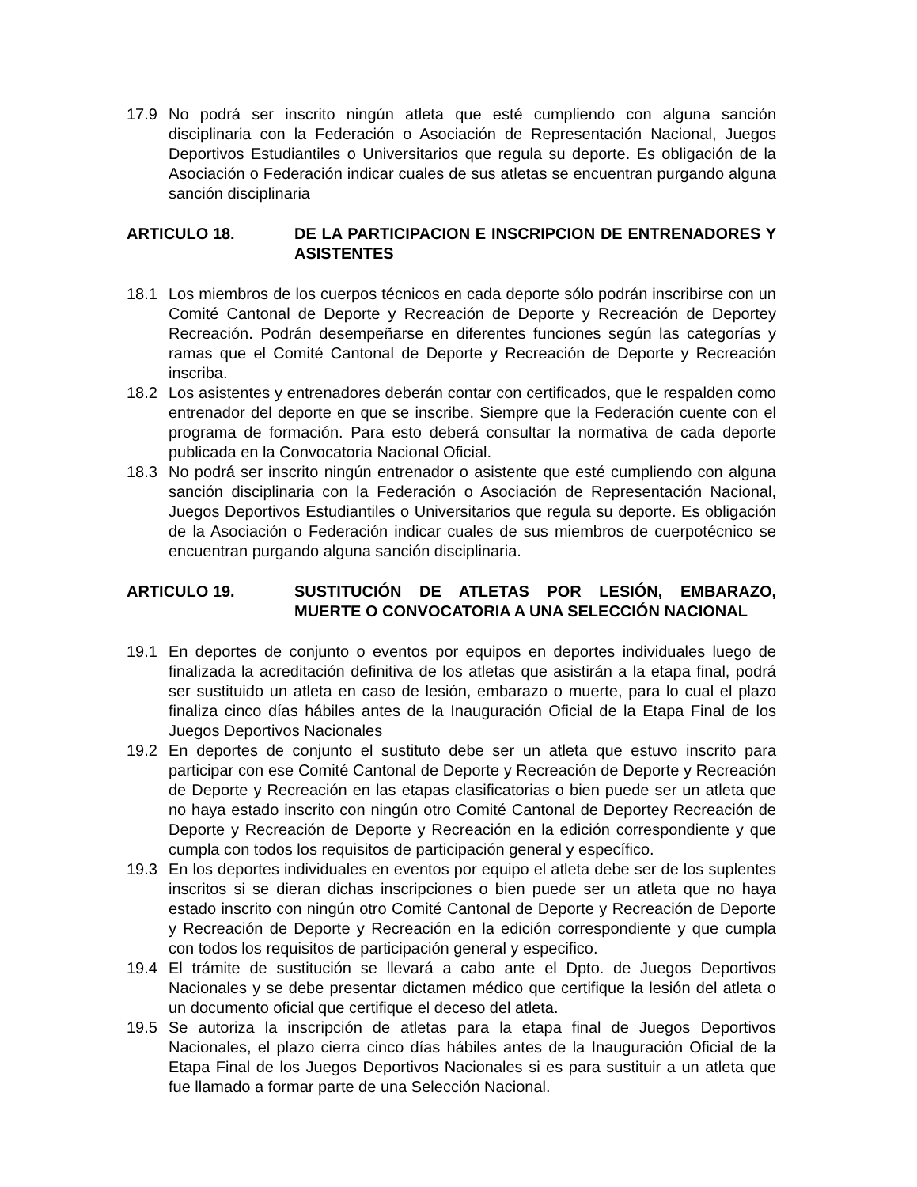17.9 No podrá ser inscrito ningún atleta que esté cumpliendo con alguna sanción disciplinaria con la Federación o Asociación de Representación Nacional, Juegos Deportivos Estudiantiles o Universitarios que regula su deporte. Es obligación de la Asociación o Federación indicar cuales de sus atletas se encuentran purgando alguna sanción disciplinaria
ARTICULO 18. DE LA PARTICIPACION E INSCRIPCION DE ENTRENADORES Y ASISTENTES
18.1 Los miembros de los cuerpos técnicos en cada deporte sólo podrán inscribirse con un Comité Cantonal de Deporte y Recreación de Deporte y Recreación de Deportey Recreación. Podrán desempeñarse en diferentes funciones según las categorías y ramas que el Comité Cantonal de Deporte y Recreación de Deporte y Recreación inscriba.
18.2 Los asistentes y entrenadores deberán contar con certificados, que le respalden como entrenador del deporte en que se inscribe. Siempre que la Federación cuente con el programa de formación. Para esto deberá consultar la normativa de cada deporte publicada en la Convocatoria Nacional Oficial.
18.3 No podrá ser inscrito ningún entrenador o asistente que esté cumpliendo con alguna sanción disciplinaria con la Federación o Asociación de Representación Nacional, Juegos Deportivos Estudiantiles o Universitarios que regula su deporte. Es obligación de la Asociación o Federación indicar cuales de sus miembros de cuerpotécnico se encuentran purgando alguna sanción disciplinaria.
ARTICULO 19. SUSTITUCIÓN DE ATLETAS POR LESIÓN, EMBARAZO, MUERTE O CONVOCATORIA A UNA SELECCIÓN NACIONAL
19.1 En deportes de conjunto o eventos por equipos en deportes individuales luego de finalizada la acreditación definitiva de los atletas que asistirán a la etapa final, podrá ser sustituido un atleta en caso de lesión, embarazo o muerte, para lo cual el plazo finaliza cinco días hábiles antes de la Inauguración Oficial de la Etapa Final de los Juegos Deportivos Nacionales
19.2 En deportes de conjunto el sustituto debe ser un atleta que estuvo inscrito para participar con ese Comité Cantonal de Deporte y Recreación de Deporte y Recreación de Deporte y Recreación en las etapas clasificatorias o bien puede ser un atleta que no haya estado inscrito con ningún otro Comité Cantonal de Deportey Recreación de Deporte y Recreación de Deporte y Recreación en la edición correspondiente y que cumpla con todos los requisitos de participación general y específico.
19.3 En los deportes individuales en eventos por equipo el atleta debe ser de los suplentes inscritos si se dieran dichas inscripciones o bien puede ser un atleta que no haya estado inscrito con ningún otro Comité Cantonal de Deporte y Recreación de Deporte y Recreación de Deporte y Recreación en la edición correspondiente y que cumpla con todos los requisitos de participación general y especifico.
19.4 El trámite de sustitución se llevará a cabo ante el Dpto. de Juegos Deportivos Nacionales y se debe presentar dictamen médico que certifique la lesión del atleta o un documento oficial que certifique el deceso del atleta.
19.5 Se autoriza la inscripción de atletas para la etapa final de Juegos Deportivos Nacionales, el plazo cierra cinco días hábiles antes de la Inauguración Oficial de la Etapa Final de los Juegos Deportivos Nacionales si es para sustituir a un atleta que fue llamado a formar parte de una Selección Nacional.